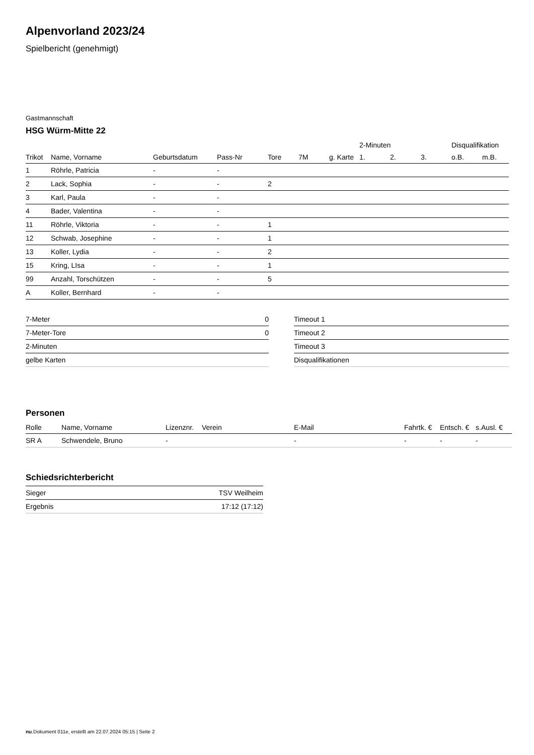Alpenvorland 2023/24
Spielbericht (genehmigt)
Gastmannschaft
HSG Würm-Mitte 22
| | | | | | | | 2-Minuten | | | Disqualifikation | |
| --- | --- | --- | --- | --- | --- | --- | --- | --- | --- | --- | --- |
| Trikot | Name, Vorname | Geburtsdatum | Pass-Nr | Tore | 7M | g. Karte | 1. | 2. | 3. | o.B. | m.B. |
| 1 | Röhrle, Patricia | - | - | | | | | | | | |
| 2 | Lack, Sophia | - | - | 2 | | | | | | | |
| 3 | Karl, Paula | - | - | | | | | | | | |
| 4 | Bader, Valentina | - | - | | | | | | | | |
| 11 | Röhrle, Viktoria | - | - | 1 | | | | | | | |
| 12 | Schwab, Josephine | - | - | 1 | | | | | | | |
| 13 | Koller, Lydia | - | - | 2 | | | | | | | |
| 15 | Kring, LIsa | - | - | 1 | | | | | | | |
| 99 | Anzahl, Torschützen | - | - | 5 | | | | | | | |
| A | Koller, Bernhard | - | - | | | | | | | | |
| 7-Meter | 0 |
| 7-Meter-Tore | 0 |
| 2-Minuten | |
| gelbe Karten | |
| Timeout 1 |
| Timeout 2 |
| Timeout 3 |
| Disqualifikationen |
Personen
| Rolle | Name, Vorname | Lizenznr. | Verein | E-Mail | Fahrtk. € | Entsch. € | s.Ausl. € |
| --- | --- | --- | --- | --- | --- | --- | --- |
| SR A | Schwendele, Bruno | - | | - | - | - | - |
Schiedsrichterbericht
| Sieger | TSV Weilheim |
| Ergebnis | 17:12 (17:12) |
nu.Dokument 011e, erstellt am 22.07.2024 05:15 | Seite 2